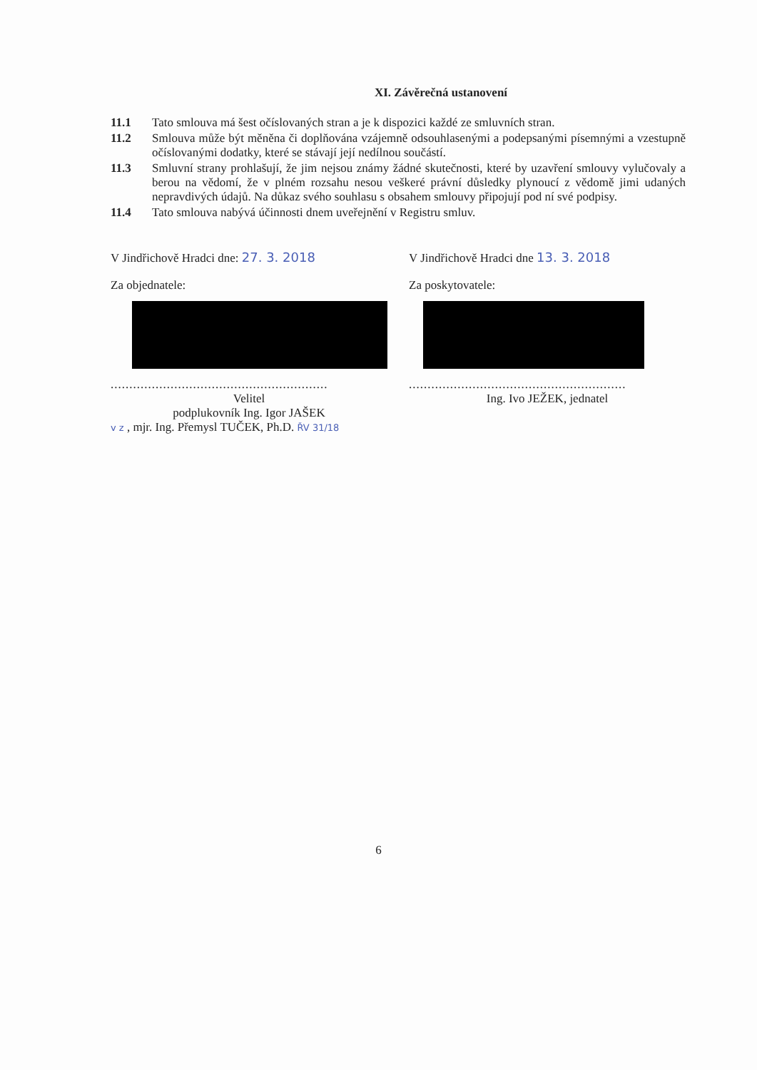XI. Závěrečná ustanovení
11.1 Tato smlouva má šest očíslovaných stran a je k dispozici každé ze smluvních stran.
11.2 Smlouva může být měněna či doplňována vzájemně odsouhlasenými a podepsanými písemnými a vzestupně očíslovanými dodatky, které se stávají její nedílnou součástí.
11.3 Smluvní strany prohlašují, že jim nejsou známy žádné skutečnosti, které by uzavření smlouvy vylučovaly a berou na vědomí, že v plném rozsahu nesou veškeré právní důsledky plynoucí z vědomě jimi udaných nepravdivých údajů. Na důkaz svého souhlasu s obsahem smlouvy připojují pod ní své podpisy.
11.4 Tato smlouva nabývá účinnosti dnem uveřejnění v Registru smluv.
V Jindřichově Hradci dne: 27. 3. 2018
Za objednatele:
..........................................................
Velitel
podplukovník Ing. Igor JAŠEK
v z , mjr. Ing. Přemysl TUČEK, Ph.D. ŘV 31/18
V Jindřichově Hradci dne 13. 3. 2018
Za poskytovatele:
..........................................................
Ing. Ivo JEŽEK, jednatel
6